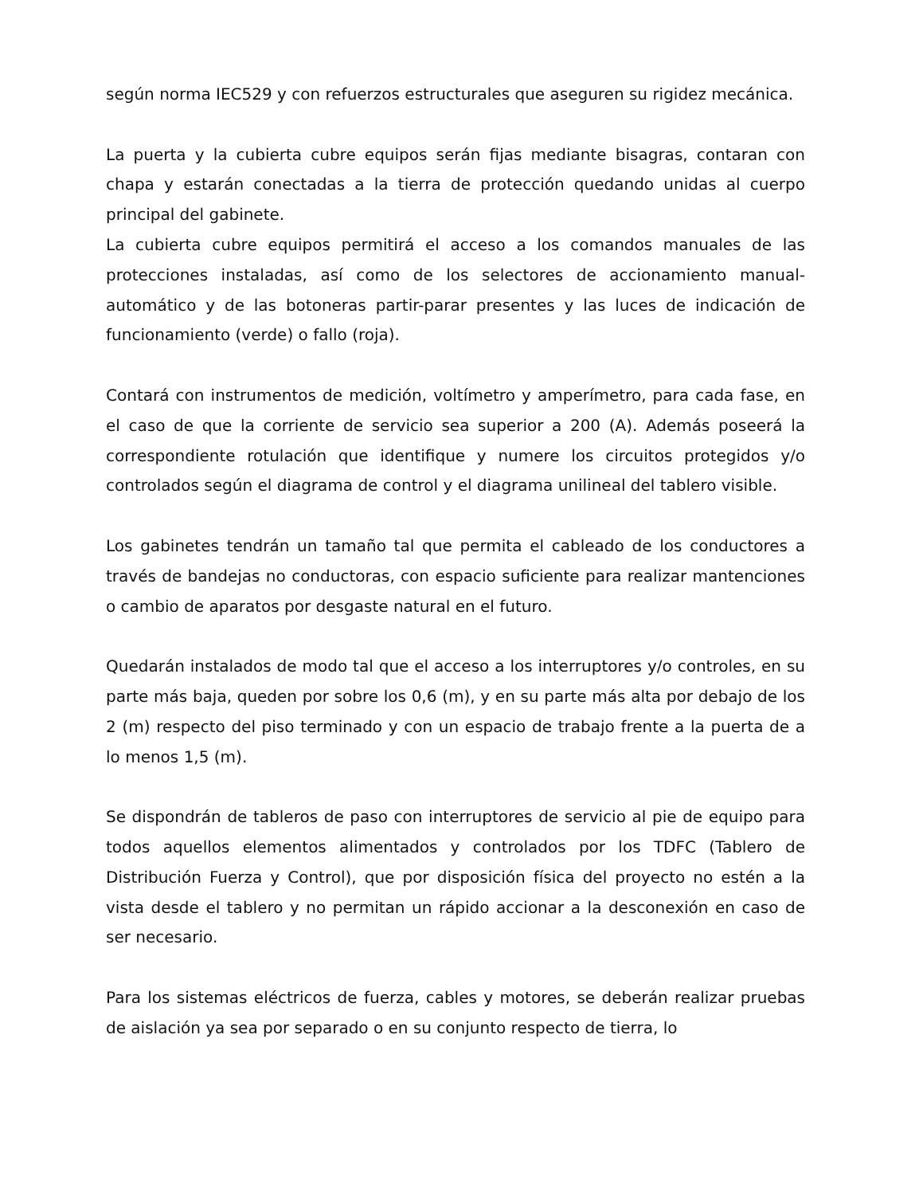según norma IEC529 y con refuerzos estructurales que aseguren su rigidez mecánica.
La puerta y la cubierta cubre equipos serán fijas mediante bisagras, contaran con chapa y estarán conectadas a la tierra de protección quedando unidas al cuerpo principal del gabinete.
La cubierta cubre equipos permitirá el acceso a los comandos manuales de las protecciones instaladas, así como de los selectores de accionamiento manual-automático y de las botoneras partir-parar presentes y las luces de indicación de funcionamiento (verde) o fallo (roja).
Contará con instrumentos de medición, voltímetro y amperímetro, para cada fase, en el caso de que la corriente de servicio sea superior a 200 (A). Además poseerá la correspondiente rotulación que identifique y numere los circuitos protegidos y/o controlados según el diagrama de control y el diagrama unilineal del tablero visible.
Los gabinetes tendrán un tamaño tal que permita el cableado de los conductores a través de bandejas no conductoras, con espacio suficiente para realizar mantenciones o cambio de aparatos por desgaste natural en el futuro.
Quedarán instalados de modo tal que el acceso a los interruptores y/o controles, en su parte más baja, queden por sobre los 0,6 (m), y en su parte más alta por debajo de los 2 (m) respecto del piso terminado y con un espacio de trabajo frente a la puerta de a lo menos 1,5 (m).
Se dispondrán de tableros de paso con interruptores de servicio al pie de equipo para todos aquellos elementos alimentados y controlados por los TDFC (Tablero de Distribución Fuerza y Control), que por disposición física del proyecto no estén a la vista desde el tablero y no permitan un rápido accionar a la desconexión en caso de ser necesario.
Para los sistemas eléctricos de fuerza, cables y motores, se deberán realizar pruebas de aislación ya sea por separado o en su conjunto respecto de tierra, lo